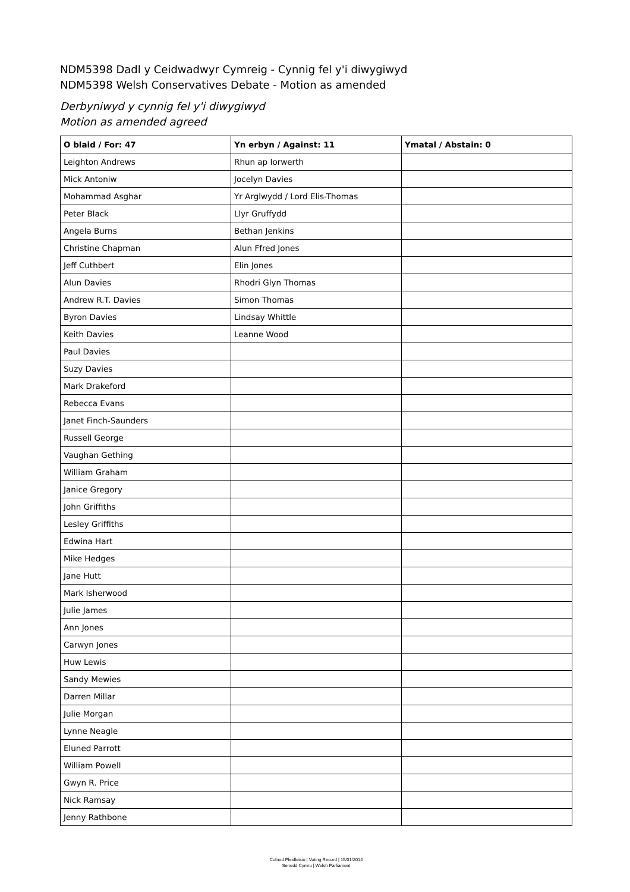NDM5398 Dadl y Ceidwadwyr Cymreig - Cynnig fel y'i diwygiwyd
NDM5398 Welsh Conservatives Debate - Motion as amended
Derbyniwyd y cynnig fel y'i diwygiwyd
Motion as amended agreed
| O blaid / For: 47 | Yn erbyn / Against: 11 | Ymatal / Abstain: 0 |
| --- | --- | --- |
| Leighton Andrews | Rhun ap Iorwerth | |
| Mick Antoniw | Jocelyn Davies | |
| Mohammad Asghar | Yr Arglwydd / Lord Elis-Thomas | |
| Peter Black | Llyr Gruffydd | |
| Angela Burns | Bethan Jenkins | |
| Christine Chapman | Alun Ffred Jones | |
| Jeff Cuthbert | Elin Jones | |
| Alun Davies | Rhodri Glyn Thomas | |
| Andrew R.T. Davies | Simon Thomas | |
| Byron Davies | Lindsay Whittle | |
| Keith Davies | Leanne Wood | |
| Paul Davies | | |
| Suzy Davies | | |
| Mark Drakeford | | |
| Rebecca Evans | | |
| Janet Finch-Saunders | | |
| Russell George | | |
| Vaughan Gething | | |
| William Graham | | |
| Janice Gregory | | |
| John Griffiths | | |
| Lesley Griffiths | | |
| Edwina Hart | | |
| Mike Hedges | | |
| Jane Hutt | | |
| Mark Isherwood | | |
| Julie James | | |
| Ann Jones | | |
| Carwyn Jones | | |
| Huw Lewis | | |
| Sandy Mewies | | |
| Darren Millar | | |
| Julie Morgan | | |
| Lynne Neagle | | |
| Eluned Parrott | | |
| William Powell | | |
| Gwyn R. Price | | |
| Nick Ramsay | | |
| Jenny Rathbone | | |
Cofnod Pleidleisio | Voting Record | 15/01/2014
Senedd Cymru | Welsh Parliament